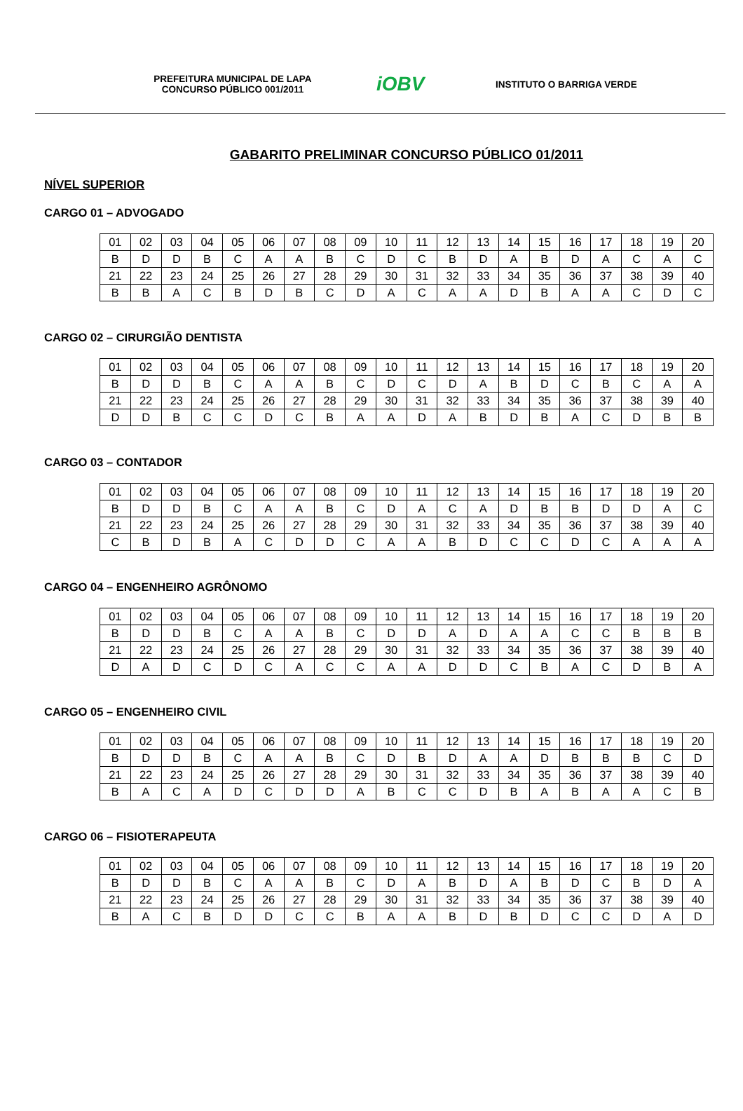PREFEITURA MUNICIPAL DE LAPA
CONCURSO PÚBLICO 001/2011
iOBV
INSTITUTO O BARRIGA VERDE
GABARITO PRELIMINAR CONCURSO PÚBLICO 01/2011
NÍVEL SUPERIOR
CARGO 01 – ADVOGADO
| 01 | 02 | 03 | 04 | 05 | 06 | 07 | 08 | 09 | 10 | 11 | 12 | 13 | 14 | 15 | 16 | 17 | 18 | 19 | 20 |
| B | D | D | B | C | A | A | B | C | D | C | B | D | A | B | D | A | C | A | C |
| 21 | 22 | 23 | 24 | 25 | 26 | 27 | 28 | 29 | 30 | 31 | 32 | 33 | 34 | 35 | 36 | 37 | 38 | 39 | 40 |
| B | B | A | C | B | D | B | C | D | A | C | A | A | D | B | A | A | C | D | C |
CARGO 02 – CIRURGIÃO DENTISTA
| 01 | 02 | 03 | 04 | 05 | 06 | 07 | 08 | 09 | 10 | 11 | 12 | 13 | 14 | 15 | 16 | 17 | 18 | 19 | 20 |
| B | D | D | B | C | A | A | B | C | D | C | D | A | B | D | C | B | C | A | A |
| 21 | 22 | 23 | 24 | 25 | 26 | 27 | 28 | 29 | 30 | 31 | 32 | 33 | 34 | 35 | 36 | 37 | 38 | 39 | 40 |
| D | D | B | C | C | D | C | B | A | A | D | A | B | D | B | A | C | D | B | B |
CARGO 03 – CONTADOR
| 01 | 02 | 03 | 04 | 05 | 06 | 07 | 08 | 09 | 10 | 11 | 12 | 13 | 14 | 15 | 16 | 17 | 18 | 19 | 20 |
| B | D | D | B | C | A | A | B | C | D | A | C | A | D | B | B | D | D | A | C |
| 21 | 22 | 23 | 24 | 25 | 26 | 27 | 28 | 29 | 30 | 31 | 32 | 33 | 34 | 35 | 36 | 37 | 38 | 39 | 40 |
| C | B | D | B | A | C | D | D | C | A | A | B | D | C | C | D | C | A | A | A |
CARGO 04 – ENGENHEIRO AGRÔNOMO
| 01 | 02 | 03 | 04 | 05 | 06 | 07 | 08 | 09 | 10 | 11 | 12 | 13 | 14 | 15 | 16 | 17 | 18 | 19 | 20 |
| B | D | D | B | C | A | A | B | C | D | D | A | D | A | A | C | C | B | B | B |
| 21 | 22 | 23 | 24 | 25 | 26 | 27 | 28 | 29 | 30 | 31 | 32 | 33 | 34 | 35 | 36 | 37 | 38 | 39 | 40 |
| D | A | D | C | D | C | A | C | C | A | A | D | D | C | B | A | C | D | B | A |
CARGO 05 – ENGENHEIRO CIVIL
| 01 | 02 | 03 | 04 | 05 | 06 | 07 | 08 | 09 | 10 | 11 | 12 | 13 | 14 | 15 | 16 | 17 | 18 | 19 | 20 |
| B | D | D | B | C | A | A | B | C | D | B | D | A | A | D | B | B | B | C | D |
| 21 | 22 | 23 | 24 | 25 | 26 | 27 | 28 | 29 | 30 | 31 | 32 | 33 | 34 | 35 | 36 | 37 | 38 | 39 | 40 |
| B | A | C | A | D | C | D | D | A | B | C | C | D | B | A | B | A | A | C | B |
CARGO 06 – FISIOTERAPEUTA
| 01 | 02 | 03 | 04 | 05 | 06 | 07 | 08 | 09 | 10 | 11 | 12 | 13 | 14 | 15 | 16 | 17 | 18 | 19 | 20 |
| B | D | D | B | C | A | A | B | C | D | A | B | D | A | B | D | C | B | D | A |
| 21 | 22 | 23 | 24 | 25 | 26 | 27 | 28 | 29 | 30 | 31 | 32 | 33 | 34 | 35 | 36 | 37 | 38 | 39 | 40 |
| B | A | C | B | D | D | C | C | B | A | A | B | D | B | D | C | C | D | A | D |